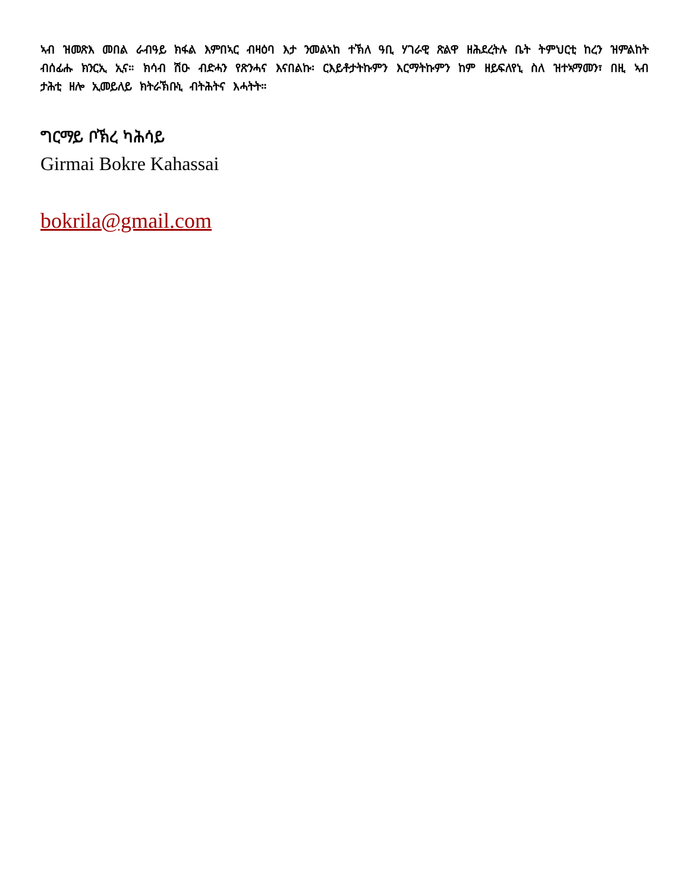ኣብ ዝመጽእ መበል ራብዓይ ክፋል እምበኣር ብዛዕባ እታ ንመልኣከ ተኽለ ዓቢ ሃገራዊ ጽልዋ ዘሕደረትሉ ቤት ትምህርቲ ከረን ዝምልከት ብሰፊሑ ክንርኢ ኢና። ክሳብ ሽዑ ብድሓን የጽንሓና እናበልኩ፡ ርእይቶታትኩምን እርማትኩምን ከም ዘይፍለየኒ ስለ ዝተኣማመን፣ በዚ ኣብ ታሕቲ ዘሎ ኢመይለይ ክትራኽቡኒ ብትሕትና እሓትት።
ግርማይ ቦኽረ ካሕሳይ
Girmai Bokre Kahassai
bokrila@gmail.com